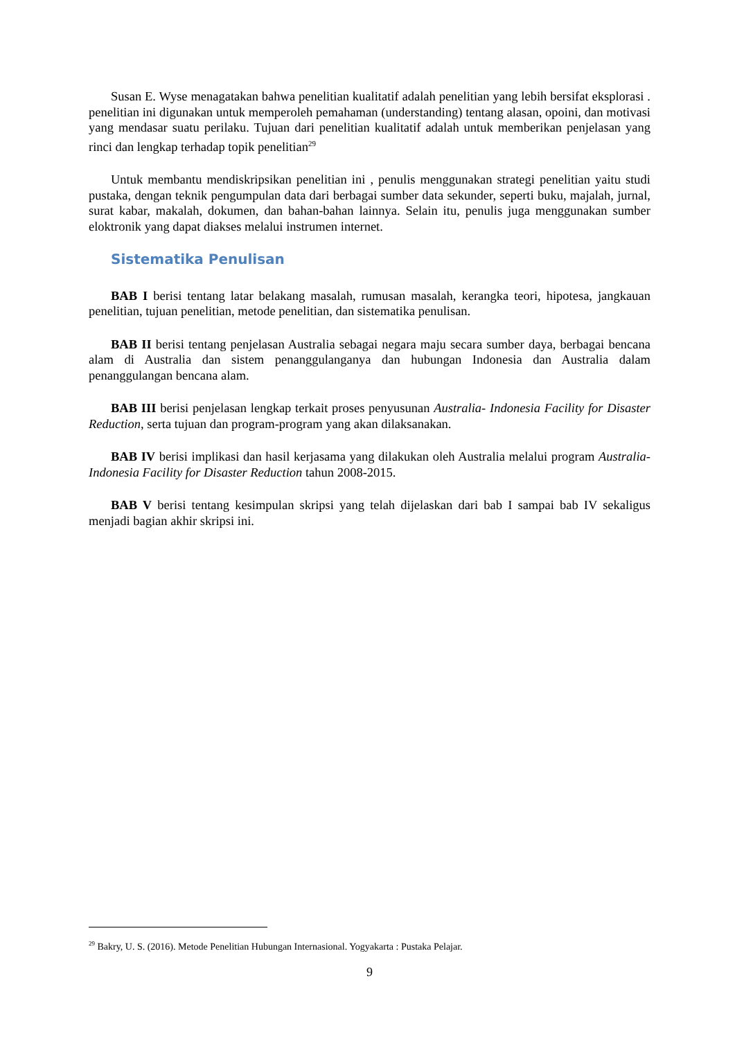Susan E. Wyse menagatakan bahwa penelitian kualitatif adalah penelitian yang lebih bersifat eksplorasi . penelitian ini digunakan untuk memperoleh pemahaman (understanding) tentang alasan, opoini, dan motivasi yang mendasar suatu perilaku. Tujuan dari penelitian kualitatif adalah untuk memberikan penjelasan yang rinci dan lengkap terhadap topik penelitian<sup>29</sup>
Untuk membantu mendiskripsikan penelitian ini , penulis menggunakan strategi penelitian yaitu studi pustaka, dengan teknik pengumpulan data dari berbagai sumber data sekunder, seperti buku, majalah, jurnal, surat kabar, makalah, dokumen, dan bahan-bahan lainnya. Selain itu, penulis juga menggunakan sumber eloktronik yang dapat diakses melalui instrumen internet.
Sistematika Penulisan
BAB I berisi tentang latar belakang masalah, rumusan masalah, kerangka teori, hipotesa, jangkauan penelitian, tujuan penelitian, metode penelitian, dan sistematika penulisan.
BAB II berisi tentang penjelasan Australia sebagai negara maju secara sumber daya, berbagai bencana alam di Australia dan sistem penanggulanganya dan hubungan Indonesia dan Australia dalam penanggulangan bencana alam.
BAB III berisi penjelasan lengkap terkait proses penyusunan Australia- Indonesia Facility for Disaster Reduction, serta tujuan dan program-program yang akan dilaksanakan.
BAB IV berisi implikasi dan hasil kerjasama yang dilakukan oleh Australia melalui program Australia- Indonesia Facility for Disaster Reduction tahun 2008-2015.
BAB V berisi tentang kesimpulan skripsi yang telah dijelaskan dari bab I sampai bab IV sekaligus menjadi bagian akhir skripsi ini.
<sup>29</sup> Bakry, U. S. (2016). Metode Penelitian Hubungan Internasional. Yogyakarta : Pustaka Pelajar.
9